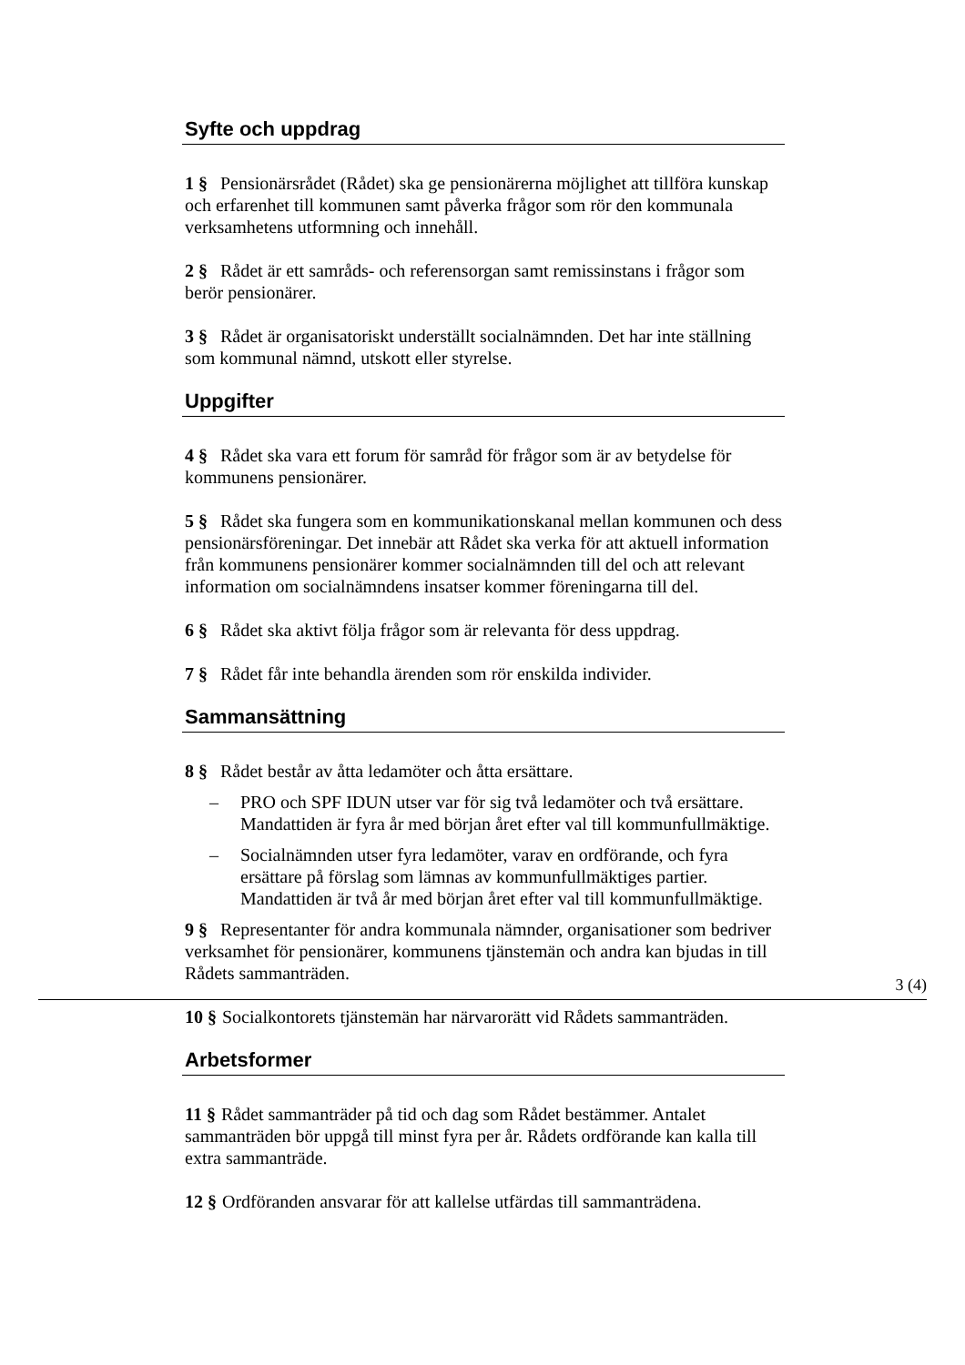Syfte och uppdrag
1 § Pensionärsrådet (Rådet) ska ge pensionärerna möjlighet att tillföra kunskap och erfarenhet till kommunen samt påverka frågor som rör den kommunala verksamhetens utformning och innehåll.
2 § Rådet är ett samråds- och referensorgan samt remissinstans i frågor som berör pensionärer.
3 § Rådet är organisatoriskt underställt socialnämnden. Det har inte ställning som kommunal nämnd, utskott eller styrelse.
Uppgifter
4 § Rådet ska vara ett forum för samråd för frågor som är av betydelse för kommunens pensionärer.
5 § Rådet ska fungera som en kommunikationskanal mellan kommunen och dess pensionärsföreningar. Det innebär att Rådet ska verka för att aktuell information från kommunens pensionärer kommer socialnämnden till del och att relevant information om socialnämndens insatser kommer föreningarna till del.
6 § Rådet ska aktivt följa frågor som är relevanta för dess uppdrag.
7 § Rådet får inte behandla ärenden som rör enskilda individer.
Sammansättning
8 § Rådet består av åtta ledamöter och åtta ersättare.
– PRO och SPF IDUN utser var för sig två ledamöter och två ersättare. Mandattiden är fyra år med början året efter val till kommunfullmäktige.
– Socialnämnden utser fyra ledamöter, varav en ordförande, och fyra ersättare på förslag som lämnas av kommunfullmäktiges partier. Mandattiden är två år med början året efter val till kommunfullmäktige.
9 § Representanter för andra kommunala nämnder, organisationer som bedriver verksamhet för pensionärer, kommunens tjänstemän och andra kan bjudas in till Rådets sammanträden.
10 § Socialkontorets tjänstemän har närvarorätt vid Rådets sammanträden.
Arbetsformer
11 § Rådet sammanträder på tid och dag som Rådet bestämmer. Antalet sammanträden bör uppgå till minst fyra per år. Rådets ordförande kan kalla till extra sammanträde.
12 § Ordföranden ansvarar för att kallelse utfärdas till sammanträdena.
3 (4)